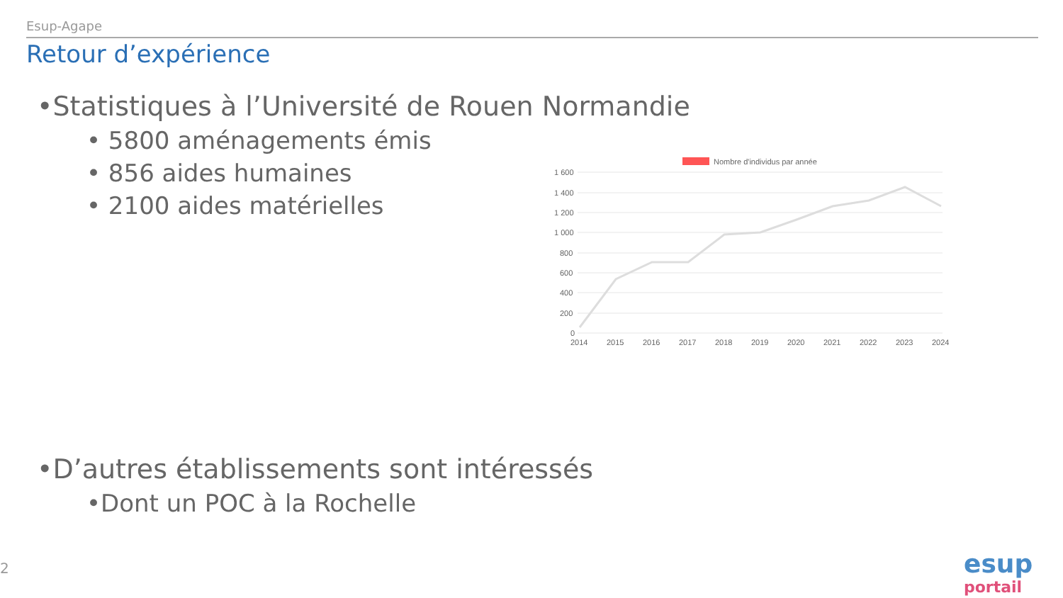Esup-Agape
Retour d’expérience
•Statistiques à l’Université de Rouen Normandie
• 5800 aménagements émis
• 856 aides humaines
• 2100 aides matérielles
•D’autres établissements sont intéressés
•Dont un POC à la Rochelle
Nombre d'individus par année
1 600
1 400
1 200
1 000
800
600
400
200
0
2014
2015
2016
2017
2018
2019
2020
2021
2022
2023
2024
2
esup portail